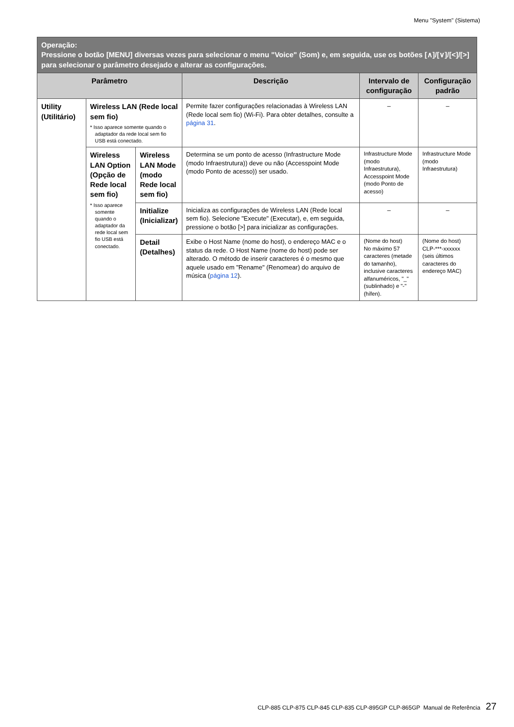Menu "System" (Sistema)
| Operação: Pressione o botão [MENU] diversas vezes para selecionar o menu "Voice" (Som) e, em seguida, use os botões [∧]/[∨]/[<]/[>] para selecionar o parâmetro desejado e alterar as configurações. | | | | | |
| Parâmetro | | | Descrição | Intervalo de configuração | Configuração padrão |
| Utility (Utilitário) | Wireless LAN (Rede local sem fio) * Isso aparece somente quando o adaptador da rede local sem fio USB está conectado. | | Permite fazer configurações relacionadas à Wireless LAN (Rede local sem fio) (Wi-Fi). Para obter detalhes, consulte a página 31 . | – | – |
| | Wireless LAN Option (Opção de Rede local sem fio) * Isso aparece somente quando o adaptador da rede local sem fio USB está conectado. | Wireless LAN Mode (modo Rede local sem fio) | Determina se um ponto de acesso (Infrastructure Mode (modo Infraestrutura)) deve ou não (Accesspoint Mode (modo Ponto de acesso)) ser usado. | Infrastructure Mode (modo Infraestrutura), Accesspoint Mode (modo Ponto de acesso) | Infrastructure Mode (modo Infraestrutura) |
| | | Initialize (Inicializar) | Inicializa as configurações de Wireless LAN (Rede local sem fio). Selecione "Execute" (Executar), e, em seguida, pressione o botão [>] para inicializar as configurações. | – | – |
| | | Detail (Detalhes) | Exibe o Host Name (nome do host), o endereço MAC e o status da rede. O Host Name (nome do host) pode ser alterado. O método de inserir caracteres é o mesmo que aquele usado em "Rename" (Renomear) do arquivo de música ( página 12 ). | (Nome do host) No máximo 57 caracteres (metade do tamanho), inclusive caracteres alfanuméricos, "_" (sublinhado) e "-" (hífen). | (Nome do host) CLP-***-xxxxxx (seis últimos caracteres do endereço MAC) |
CLP-885 CLP-875 CLP-845 CLP-835 CLP-895GP CLP-865GP Manual de Referência 27